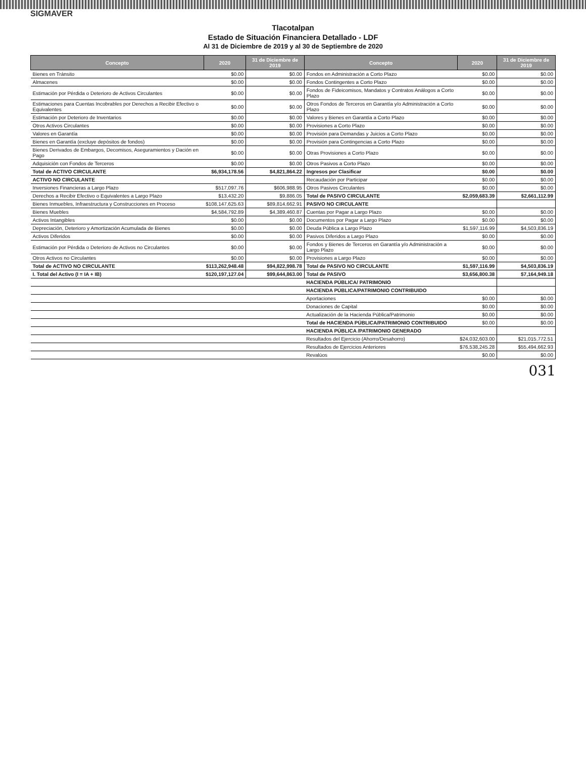SIGMAVER
Tlacotalpan
Estado de Situación Financiera Detallado - LDF
Al 31 de Diciembre de 2019 y al 30 de Septiembre de 2020
| Concepto | 2020 | 31 de Diciembre de 2019 | Concepto | 2020 | 31 de Diciembre de 2019 |
| --- | --- | --- | --- | --- | --- |
| Bienes en Tránsito | $0.00 | $0.00 | Fondos en Administración a Corto Plazo | $0.00 | $0.00 |
| Almacenes | $0.00 | $0.00 | Fondos Contingentes a Corto Plazo | $0.00 | $0.00 |
| Estimación por Pérdida o Deterioro de Activos Circulantes | $0.00 | $0.00 | Fondos de Fideicomisos, Mandatos y Contratos Análogos a Corto Plazo | $0.00 | $0.00 |
| Estimaciones para Cuentas Incobrables por Derechos a Recibir Efectivo o Equivalentes | $0.00 | $0.00 | Otros Fondos de Terceros en Garantía y/o Administración a Corto Plazo | $0.00 | $0.00 |
| Estimación por Deterioro de Inventarios | $0.00 | $0.00 | Valores y Bienes en Garantía a Corto Plazo | $0.00 | $0.00 |
| Otros Activos Circulantes | $0.00 | $0.00 | Provisiones a Corto Plazo | $0.00 | $0.00 |
| Valores en Garantía | $0.00 | $0.00 | Provisión para Demandas y Juicios a Corto Plazo | $0.00 | $0.00 |
| Bienes en Garantía (excluye depósitos de fondos) | $0.00 | $0.00 | Provisión para Contingencias a Corto Plazo | $0.00 | $0.00 |
| Bienes Derivados de Embargos, Decomisos, Aseguramientos y Dación en Pago | $0.00 | $0.00 | Otras Provisiones a Corto Plazo | $0.00 | $0.00 |
| Adquisición con Fondos de Terceros | $0.00 | $0.00 | Otros Pasivos a Corto Plazo | $0.00 | $0.00 |
| Total de ACTIVO CIRCULANTE | $6,934,178.56 | $4,821,864.22 | Ingresos por Clasificar | $0.00 | $0.00 |
| ACTIVO NO CIRCULANTE | | | Recaudación por Participar | $0.00 | $0.00 |
| Inversiones Financieras a Largo Plazo | $517,097.76 | $606,988.95 | Otros Pasivos Circulantes | $0.00 | $0.00 |
| Derechos a Recibir Efectivo o Equivalentes a Largo Plazo | $13,432.20 | $9,886.05 | Total de PASIVO CIRCULANTE | $2,059,683.39 | $2,661,112.99 |
| Bienes Inmuebles, Infraestructura y Construcciones en Proceso | $108,147,625.63 | $89,814,662.91 | PASIVO NO CIRCULANTE | | |
| Bienes Muebles | $4,584,792.89 | $4,389,460.87 | Cuentas por Pagar a Largo Plazo | $0.00 | $0.00 |
| Activos Intangibles | $0.00 | $0.00 | Documentos por Pagar a Largo Plazo | $0.00 | $0.00 |
| Depreciación, Deterioro y Amortización Acumulada de Bienes | $0.00 | $0.00 | Deuda Pública a Largo Plazo | $1,597,116.99 | $4,503,836.19 |
| Activos Diferidos | $0.00 | $0.00 | Pasivos Diferidos a Largo Plazo | $0.00 | $0.00 |
| Estimación por Pérdida o Deterioro de Activos no Circulantes | $0.00 | $0.00 | Fondos y Bienes de Terceros en Garantía y/o Administración a Largo Plazo | $0.00 | $0.00 |
| Otros Activos no Circulantes | $0.00 | $0.00 | Provisiones a Largo Plazo | $0.00 | $0.00 |
| Total de ACTIVO NO CIRCULANTE | $113,262,948.48 | $94,822,998.78 | Total de PASIVO NO CIRCULANTE | $1,597,116.99 | $4,503,836.19 |
| I. Total del Activo (I = IA + IB) | $120,197,127.04 | $99,644,863.00 | Total de PASIVO | $3,656,800.38 | $7,164,949.18 |
| | | | HACIENDA PÚBLICA/ PATRIMONIO | | |
| | | | HACIENDA PÚBLICA/PATRIMONIO CONTRIBUIDO | | |
| | | | Aportaciones | $0.00 | $0.00 |
| | | | Donaciones de Capital | $0.00 | $0.00 |
| | | | Actualización de la Hacienda Pública/Patrimonio | $0.00 | $0.00 |
| | | | Total de HACIENDA PÚBLICA/PATRIMONIO CONTRIBUIDO | $0.00 | $0.00 |
| | | | HACIENDA PÚBLICA /PATRIMONIO GENERADO | | |
| | | | Resultados del Ejercicio (Ahorro/Desahorro) | $24,032,603.00 | $21,015,772.51 |
| | | | Resultados de Ejercicios Anteriores | $76,538,245.28 | $55,494,662.93 |
| | | | Revalúos | $0.00 | $0.00 |
031